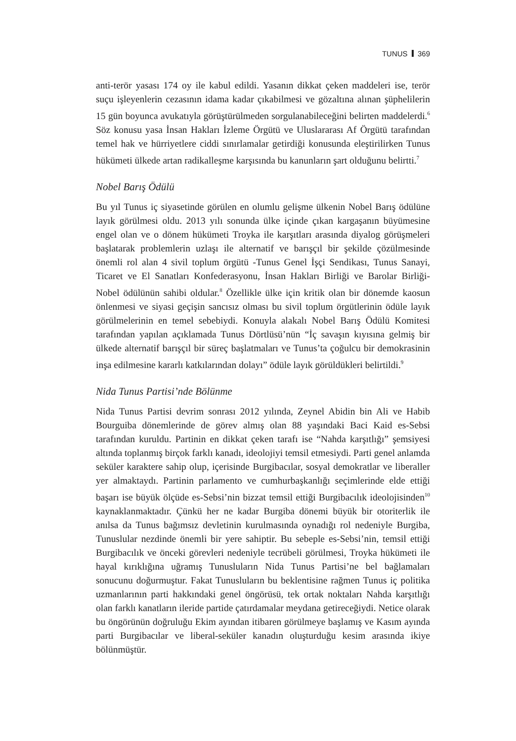TUNUS 369
anti-terör yasası 174 oy ile kabul edildi. Yasanın dikkat çeken maddeleri ise, terör suçu işleyenlerin cezasının idama kadar çıkabilmesi ve gözaltına alınan şüphelilerin 15 gün boyunca avukatıyla görüştürülmeden sorgulanabileceğini belirten maddelerdi.<sup>6</sup> Söz konusu yasa İnsan Hakları İzleme Örgütü ve Uluslararası Af Örgütü tarafından temel hak ve hürriyetlere ciddi sınırlamalar getirdiği konusunda eleştirilirken Tunus hükümeti ülkede artan radikalleşme karşısında bu kanunların şart olduğunu belirtti.<sup>7</sup>
Nobel Barış Ödülü
Bu yıl Tunus iç siyasetinde görülen en olumlu gelişme ülkenin Nobel Barış ödülüne layık görülmesi oldu. 2013 yılı sonunda ülke içinde çıkan kargaşanın büyümesine engel olan ve o dönem hükümeti Troyka ile karşıtları arasında diyalog görüşmeleri başlatarak problemlerin uzlaşı ile alternatif ve barışçıl bir şekilde çözülmesinde önemli rol alan 4 sivil toplum örgütü -Tunus Genel İşçi Sendikası, Tunus Sanayi, Ticaret ve El Sanatları Konfederasyonu, İnsan Hakları Birliği ve Barolar Birliği- Nobel ödülünün sahibi oldular.<sup>8</sup> Özellikle ülke için kritik olan bir dönemde kaosun önlenmesi ve siyasi geçişin sancısız olması bu sivil toplum örgütlerinin ödüle layık görülmelerinin en temel sebebiydi. Konuyla alakalı Nobel Barış Ödülü Komitesi tarafından yapılan açıklamada Tunus Dörtlüsü’nün “İç savaşın kıyısına gelmiş bir ülkede alternatif barışçıl bir süreç başlatmaları ve Tunus’ta çoğulcu bir demokrasinin inşa edilmesine kararlı katkılarından dolayı” ödüle layık görüldükleri belirtildi.<sup>9</sup>
Nida Tunus Partisi’nde Bölünme
Nida Tunus Partisi devrim sonrası 2012 yılında, Zeynel Abidin bin Ali ve Habib Bourguiba dönemlerinde de görev almış olan 88 yaşındaki Baci Kaid es-Sebsi tarafından kuruldu. Partinin en dikkat çeken tarafı ise “Nahda karşıtlığı” şemsiyesi altında toplanmış birçok farklı kanadı, ideolojiyi temsil etmesiydi. Parti genel anlamda seküler karaktere sahip olup, içerisinde Burgibacılar, sosyal demokratlar ve liberaller yer almaktaydı. Partinin parlamento ve cumhurbaşkanlığı seçimlerinde elde ettiği başarı ise büyük ölçüde es-Sebsi’nin bizzat temsil ettiği Burgibacılık ideolojisinden<sup>10</sup> kaynaklanmaktadır. Çünkü her ne kadar Burgiba dönemi büyük bir otoriterlik ile anılsa da Tunus bağımsız devletinin kurulmasında oynadığı rol nedeniyle Burgiba, Tunuslular nezdinde önemli bir yere sahiptir. Bu sebeple es-Sebsi’nin, temsil ettiği Burgibacılık ve önceki görevleri nedeniyle tecrübeli görülmesi, Troyka hükümeti ile hayal kırıklığına uğramış Tunusluların Nida Tunus Partisi’ne bel bağlamaları sonucunu doğurmuştur. Fakat Tunusluların bu beklentisine rağmen Tunus iç politika uzmanlarının parti hakkındaki genel öngörüsü, tek ortak noktaları Nahda karşıtlığı olan farklı kanatların ileride partide çatırdamalar meydana getireceğiydi. Netice olarak bu öngörünün doğruluğu Ekim ayından itibaren görülmeye başlamış ve Kasım ayında parti Burgibacılar ve liberal-seküler kanadın oluşturduğu kesim arasında ikiye bölünmüştür.